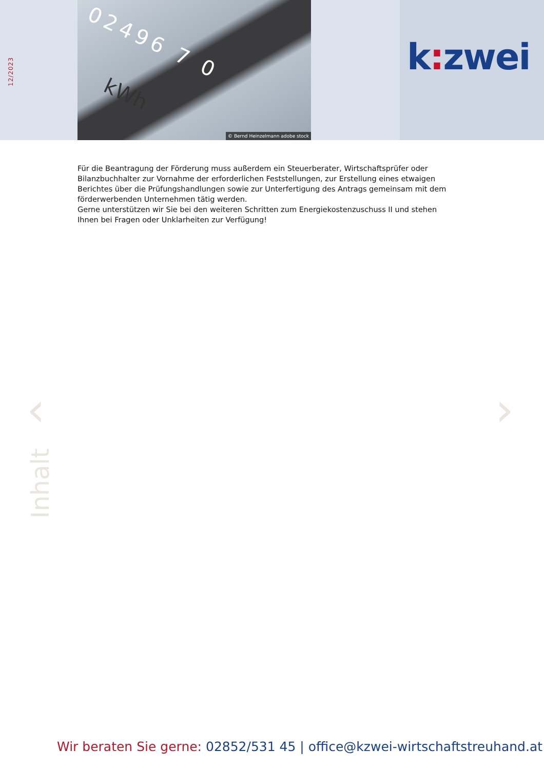12/2023
02496 7 0
kWh
© Bernd Heinzelmann adobe stock
k: zwei
Für die Beantragung der Förderung muss außerdem ein Steuerberater, Wirtschaftsprüfer oder Bilanzbuchhalter zur Vornahme der erforderlichen Feststellungen, zur Erstellung eines etwaigen Berichtes über die Prüfungshandlungen sowie zur Unterfertigung des Antrags gemeinsam mit dem förderwerbenden Unternehmen tätig werden.
Gerne unterstützen wir Sie bei den weiteren Schritten zum Energiekostenzuschuss II und stehen Ihnen bei Fragen oder Unklarheiten zur Verfügung!
‹ ›
Inhalt
Wir beraten Sie gerne: 02852/531 45 | office@kzwei-wirtschaftstreuhand.at